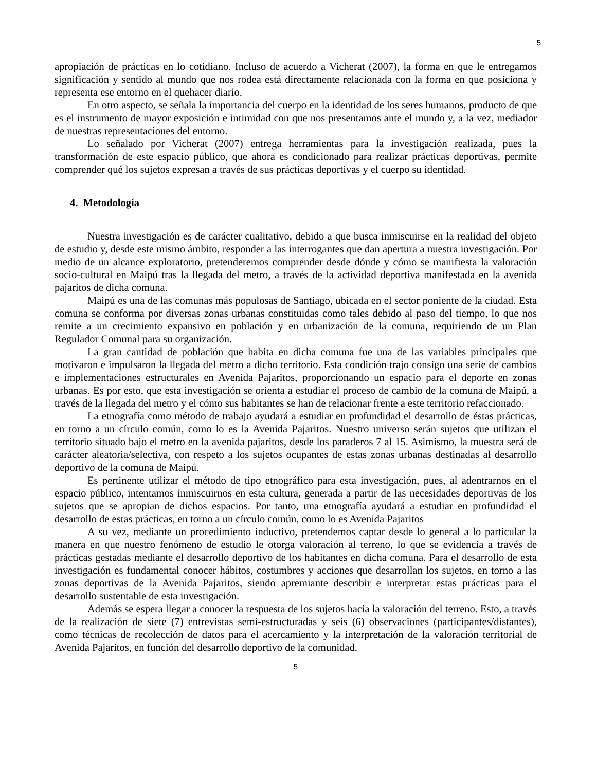5
apropiación de prácticas en lo cotidiano. Incluso de acuerdo a Vicherat (2007), la forma en que le entregamos significación y sentido al mundo que nos rodea está directamente relacionada con la forma en que posiciona y representa ese entorno en el quehacer diario.
En otro aspecto, se señala la importancia del cuerpo en la identidad de los seres humanos, producto de que es el instrumento de mayor exposición e intimidad con que nos presentamos ante el mundo y, a la vez, mediador de nuestras representaciones del entorno.
Lo señalado por Vicherat (2007) entrega herramientas para la investigación realizada, pues la transformación de este espacio público, que ahora es condicionado para realizar prácticas deportivas, permite comprender qué los sujetos expresan a través de sus prácticas deportivas y el cuerpo su identidad.
4. Metodología
Nuestra investigación es de carácter cualitativo, debido a que busca inmiscuirse en la realidad del objeto de estudio y, desde este mismo ámbito, responder a las interrogantes que dan apertura a nuestra investigación. Por medio de un alcance exploratorio, pretenderemos comprender desde dónde y cómo se manifiesta la valoración socio-cultural en Maipú tras la llegada del metro, a través de la actividad deportiva manifestada en la avenida pajaritos de dicha comuna.
Maipú es una de las comunas más populosas de Santiago, ubicada en el sector poniente de la ciudad. Esta comuna se conforma por diversas zonas urbanas constituidas como tales debido al paso del tiempo, lo que nos remite a un crecimiento expansivo en población y en urbanización de la comuna, requiriendo de un Plan Regulador Comunal para su organización.
La gran cantidad de población que habita en dicha comuna fue una de las variables principales que motivaron e impulsaron la llegada del metro a dicho territorio. Esta condición trajo consigo una serie de cambios e implementaciones estructurales en Avenida Pajaritos, proporcionando un espacio para el deporte en zonas urbanas. Es por esto, que esta investigación se orienta a estudiar el proceso de cambio de la comuna de Maipú, a través de la llegada del metro y el cómo sus habitantes se han de relacionar frente a este territorio refaccionado.
La etnografía como método de trabajo ayudará a estudiar en profundidad el desarrollo de éstas prácticas, en torno a un círculo común, como lo es la Avenida Pajaritos. Nuestro universo serán sujetos que utilizan el territorio situado bajo el metro en la avenida pajaritos, desde los paraderos 7 al 15. Asimismo, la muestra será de carácter aleatoria/selectiva, con respeto a los sujetos ocupantes de estas zonas urbanas destinadas al desarrollo deportivo de la comuna de Maipú.
Es pertinente utilizar el método de tipo etnográfico para esta investigación, pues, al adentrarnos en el espacio público, intentamos inmiscuirnos en esta cultura, generada a partir de las necesidades deportivas de los sujetos que se apropian de dichos espacios. Por tanto, una etnografía ayudará a estudiar en profundidad el desarrollo de estas prácticas, en torno a un círculo común, como lo es Avenida Pajaritos
A su vez, mediante un procedimiento inductivo, pretendemos captar desde lo general a lo particular la manera en que nuestro fenómeno de estudio le otorga valoración al terreno, lo que se evidencia a través de prácticas gestadas mediante el desarrollo deportivo de los habitantes en dicha comuna. Para el desarrollo de esta investigación es fundamental conocer hábitos, costumbres y acciones que desarrollan los sujetos, en torno a las zonas deportivas de la Avenida Pajaritos, siendo apremiante describir e interpretar estas prácticas para el desarrollo sustentable de esta investigación.
Además se espera llegar a conocer la respuesta de los sujetos hacia la valoración del terreno. Esto, a través de la realización de siete (7) entrevistas semi-estructuradas y seis (6) observaciones (participantes/distantes), como técnicas de recolección de datos para el acercamiento y la interpretación de la valoración territorial de Avenida Pajaritos, en función del desarrollo deportivo de la comunidad.
5